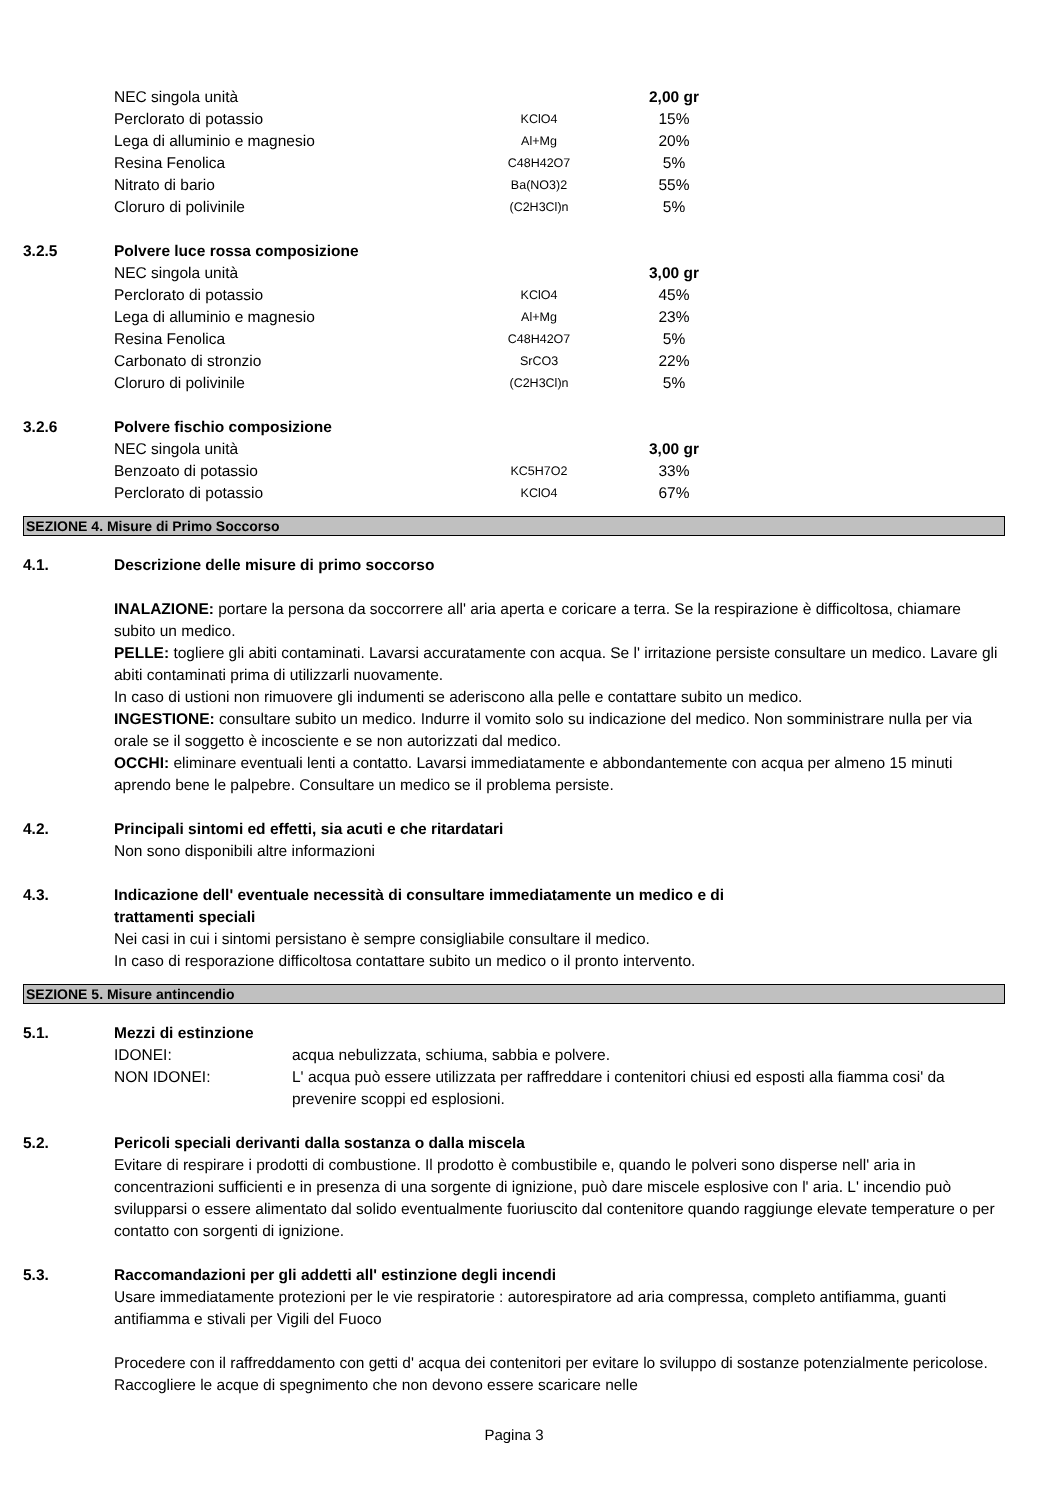| | NEC singola unità | | 2,00 gr |
| | Perclorato di potassio | KClO4 | 15% |
| | Lega di alluminio e magnesio | Al+Mg | 20% |
| | Resina Fenolica | C48H42O7 | 5% |
| | Nitrato di bario | Ba(NO3)2 | 55% |
| | Cloruro di polivinile | (C2H3Cl)n | 5% |
| 3.2.5 | Polvere luce rossa composizione | | |
| | NEC singola unità | | 3,00 gr |
| | Perclorato di potassio | KClO4 | 45% |
| | Lega di alluminio e magnesio | Al+Mg | 23% |
| | Resina Fenolica | C48H42O7 | 5% |
| | Carbonato di stronzio | SrCO3 | 22% |
| | Cloruro di polivinile | (C2H3Cl)n | 5% |
| 3.2.6 | Polvere fischio composizione | | |
| | NEC singola unità | | 3,00 gr |
| | Benzoato di potassio | KC5H7O2 | 33% |
| | Perclorato di potassio | KClO4 | 67% |
SEZIONE 4. Misure di Primo Soccorso
4.1. Descrizione delle misure di primo soccorso
INALAZIONE: portare la persona da soccorrere all' aria aperta e coricare a terra. Se la respirazione è difficoltosa, chiamare subito un medico.
PELLE: togliere gli abiti contaminati. Lavarsi accuratamente con acqua. Se l' irritazione persiste consultare un medico. Lavare gli abiti contaminati prima di utilizzarli nuovamente.
In caso di ustioni non rimuovere gli indumenti se aderiscono alla pelle e contattare subito un medico.
INGESTIONE: consultare subito un medico. Indurre il vomito solo su indicazione del medico. Non somministrare nulla per via orale se il soggetto è incosciente e se non autorizzati dal medico.
OCCHI: eliminare eventuali lenti a contatto. Lavarsi immediatamente e abbondantemente con acqua per almeno 15 minuti aprendo bene le palpebre. Consultare un medico se il problema persiste.
4.2. Principali sintomi ed effetti, sia acuti e che ritardatari
Non sono disponibili altre informazioni
4.3. Indicazione dell' eventuale necessità di consultare immediatamente un medico e di
trattamenti speciali
Nei casi in cui i sintomi persistano è sempre consigliabile consultare il medico.
In caso di resporazione difficoltosa contattare subito un medico o il pronto intervento.
SEZIONE 5. Misure antincendio
5.1. Mezzi di estinzione
IDONEI: acqua nebulizzata, schiuma, sabbia e polvere.
NON IDONEI: L' acqua può essere utilizzata per raffreddare i contenitori chiusi ed esposti alla fiamma cosi' da prevenire scoppi ed esplosioni.
5.2. Pericoli speciali derivanti dalla sostanza o dalla miscela
Evitare di respirare i prodotti di combustione. Il prodotto è combustibile e, quando le polveri sono disperse nell' aria in concentrazioni sufficienti e in presenza di una sorgente di ignizione, può dare miscele esplosive con l' aria. L' incendio può svilupparsi o essere alimentato dal solido eventualmente fuoriuscito dal contenitore quando raggiunge elevate temperature o per contatto con sorgenti di ignizione.
5.3. Raccomandazioni per gli addetti all' estinzione degli incendi
Usare immediatamente protezioni per le vie respiratorie : autorespiratore ad aria compressa, completo antifiamma, guanti antifiamma e stivali per Vigili del Fuoco
Procedere con il raffreddamento con getti d' acqua dei contenitori per evitare lo sviluppo di sostanze potenzialmente pericolose. Raccogliere le acque di spegnimento che non devono essere scaricare nelle
Pagina 3